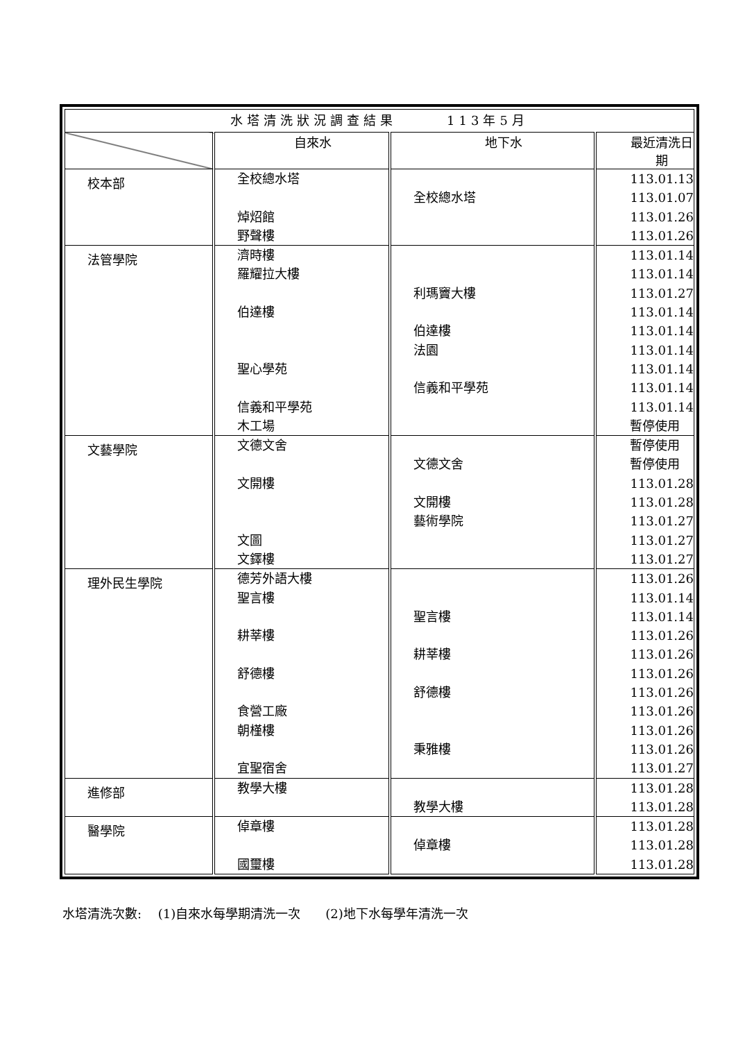| 水塔清洗狀況調查結果 113年5月 | | | |
| | 自來水 | 地下水 | 最近清洗日期 |
| 校本部 | 全校總水塔 焯炤館 野聲樓 | 全校總水塔 | 113.01.13 113.01.07 113.01.26 113.01.26 |
| 法管學院 | 濟時樓 羅耀拉大樓 伯達樓 聖心學苑 信義和平學苑 木工場 | 利瑪竇大樓 伯達樓 法園 信義和平學苑 | 113.01.14 113.01.14 113.01.27 113.01.14 113.01.14 113.01.14 113.01.14 113.01.14 113.01.14 暫停使用 |
| 文藝學院 | 文德文舍 文開樓 文圖 文鐸樓 | 文德文舍 文開樓 藝術學院 | 暫停使用 暫停使用 113.01.28 113.01.28 113.01.27 113.01.27 113.01.27 |
| 理外民生學院 | 德芳外語大樓 聖言樓 耕莘樓 舒德樓 食營工廠 朝槿樓 宜聖宿舍 | 聖言樓 耕莘樓 舒德樓 秉雅樓 | 113.01.26 113.01.14 113.01.14 113.01.26 113.01.26 113.01.26 113.01.26 113.01.26 113.01.26 113.01.26 113.01.27 |
| 進修部 | 教學大樓 | 教學大樓 | 113.01.28 113.01.28 |
| 醫學院 | 倬章樓 國璽樓 | 倬章樓 | 113.01.28 113.01.28 113.01.28 |
水塔清洗次數:　 (1)自來水每學期清洗一次　　(2)地下水每學年清洗一次